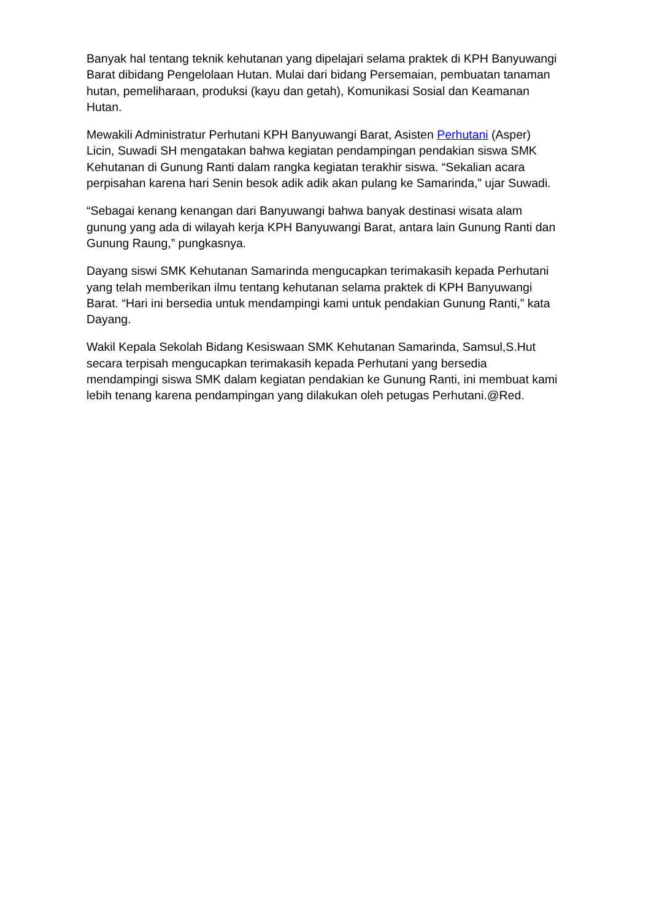Banyak hal tentang teknik kehutanan yang dipelajari selama praktek di KPH Banyuwangi Barat dibidang Pengelolaan Hutan. Mulai dari bidang Persemaian, pembuatan tanaman hutan, pemeliharaan, produksi (kayu dan getah), Komunikasi Sosial dan Keamanan Hutan.
Mewakili Administratur Perhutani KPH Banyuwangi Barat, Asisten Perhutani (Asper) Licin, Suwadi SH mengatakan bahwa kegiatan pendampingan pendakian siswa SMK Kehutanan di Gunung Ranti dalam rangka kegiatan terakhir siswa. “Sekalian acara perpisahan karena hari Senin besok adik adik akan pulang ke Samarinda,” ujar Suwadi.
“Sebagai kenang kenangan dari Banyuwangi bahwa banyak destinasi wisata alam gunung yang ada di wilayah kerja KPH Banyuwangi Barat, antara lain Gunung Ranti dan Gunung Raung,” pungkasnya.
Dayang siswi SMK Kehutanan Samarinda mengucapkan terimakasih kepada Perhutani yang telah memberikan ilmu tentang kehutanan selama praktek di KPH Banyuwangi Barat. “Hari ini bersedia untuk mendampingi kami untuk pendakian Gunung Ranti,” kata Dayang.
Wakil Kepala Sekolah Bidang Kesiswaan SMK Kehutanan Samarinda, Samsul,S.Hut secara terpisah mengucapkan terimakasih kepada Perhutani yang bersedia mendampingi siswa SMK dalam kegiatan pendakian ke Gunung Ranti, ini membuat kami lebih tenang karena pendampingan yang dilakukan oleh petugas Perhutani.@Red.